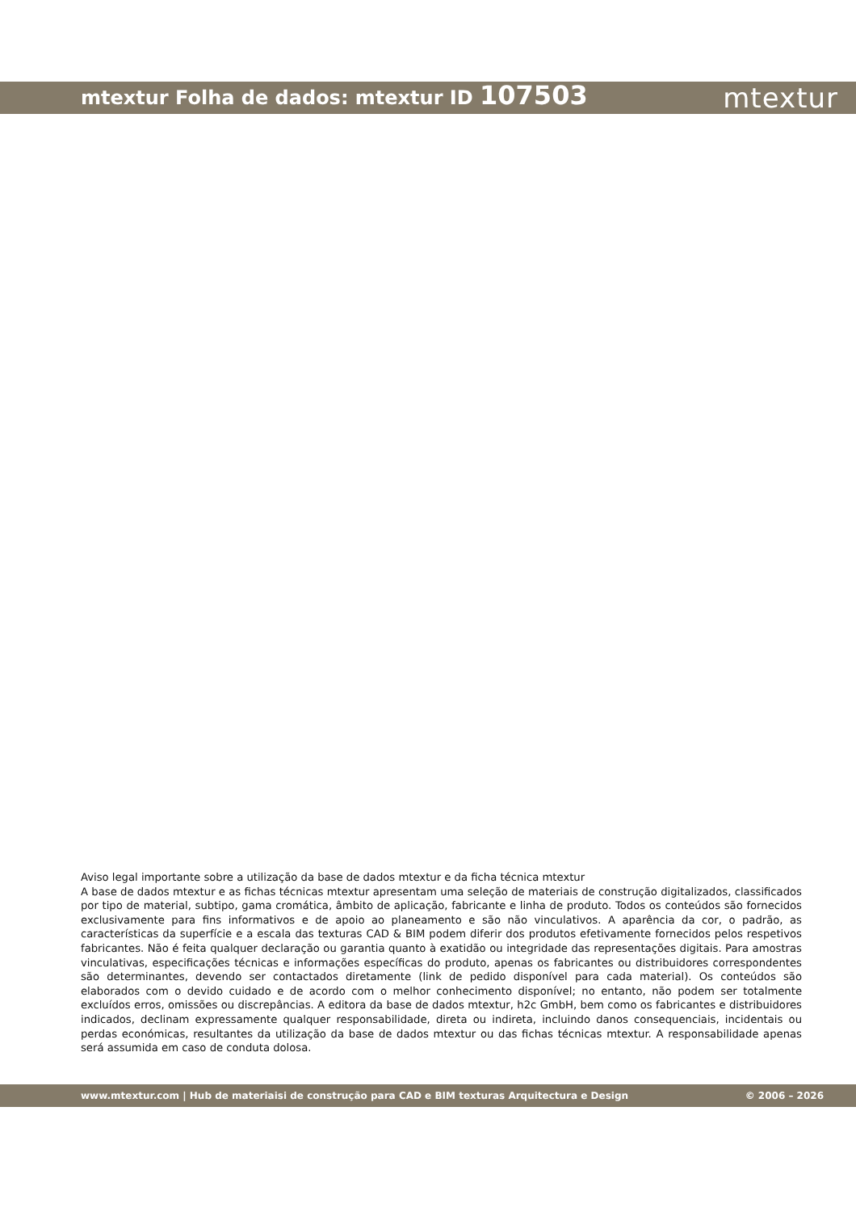mtextur Folha de dados: mtextur ID 107503
mtextur
Aviso legal importante sobre a utilização da base de dados mtextur e da ficha técnica mtextur
A base de dados mtextur e as fichas técnicas mtextur apresentam uma seleção de materiais de construção digitalizados, classificados por tipo de material, subtipo, gama cromática, âmbito de aplicação, fabricante e linha de produto. Todos os conteúdos são fornecidos exclusivamente para fins informativos e de apoio ao planeamento e são não vinculativos. A aparência da cor, o padrão, as características da superfície e a escala das texturas CAD & BIM podem diferir dos produtos efetivamente fornecidos pelos respetivos fabricantes. Não é feita qualquer declaração ou garantia quanto à exatidão ou integridade das representações digitais. Para amostras vinculativas, especificações técnicas e informações específicas do produto, apenas os fabricantes ou distribuidores correspondentes são determinantes, devendo ser contactados diretamente (link de pedido disponível para cada material). Os conteúdos são elaborados com o devido cuidado e de acordo com o melhor conhecimento disponível; no entanto, não podem ser totalmente excluídos erros, omissões ou discrepâncias. A editora da base de dados mtextur, h2c GmbH, bem como os fabricantes e distribuidores indicados, declinam expressamente qualquer responsabilidade, direta ou indireta, incluindo danos consequenciais, incidentais ou perdas económicas, resultantes da utilização da base de dados mtextur ou das fichas técnicas mtextur. A responsabilidade apenas será assumida em caso de conduta dolosa.
www.mtextur.com | Hub de materiaisi de construção para CAD e BIM texturas Arquitectura e Design © 2006 – 2026